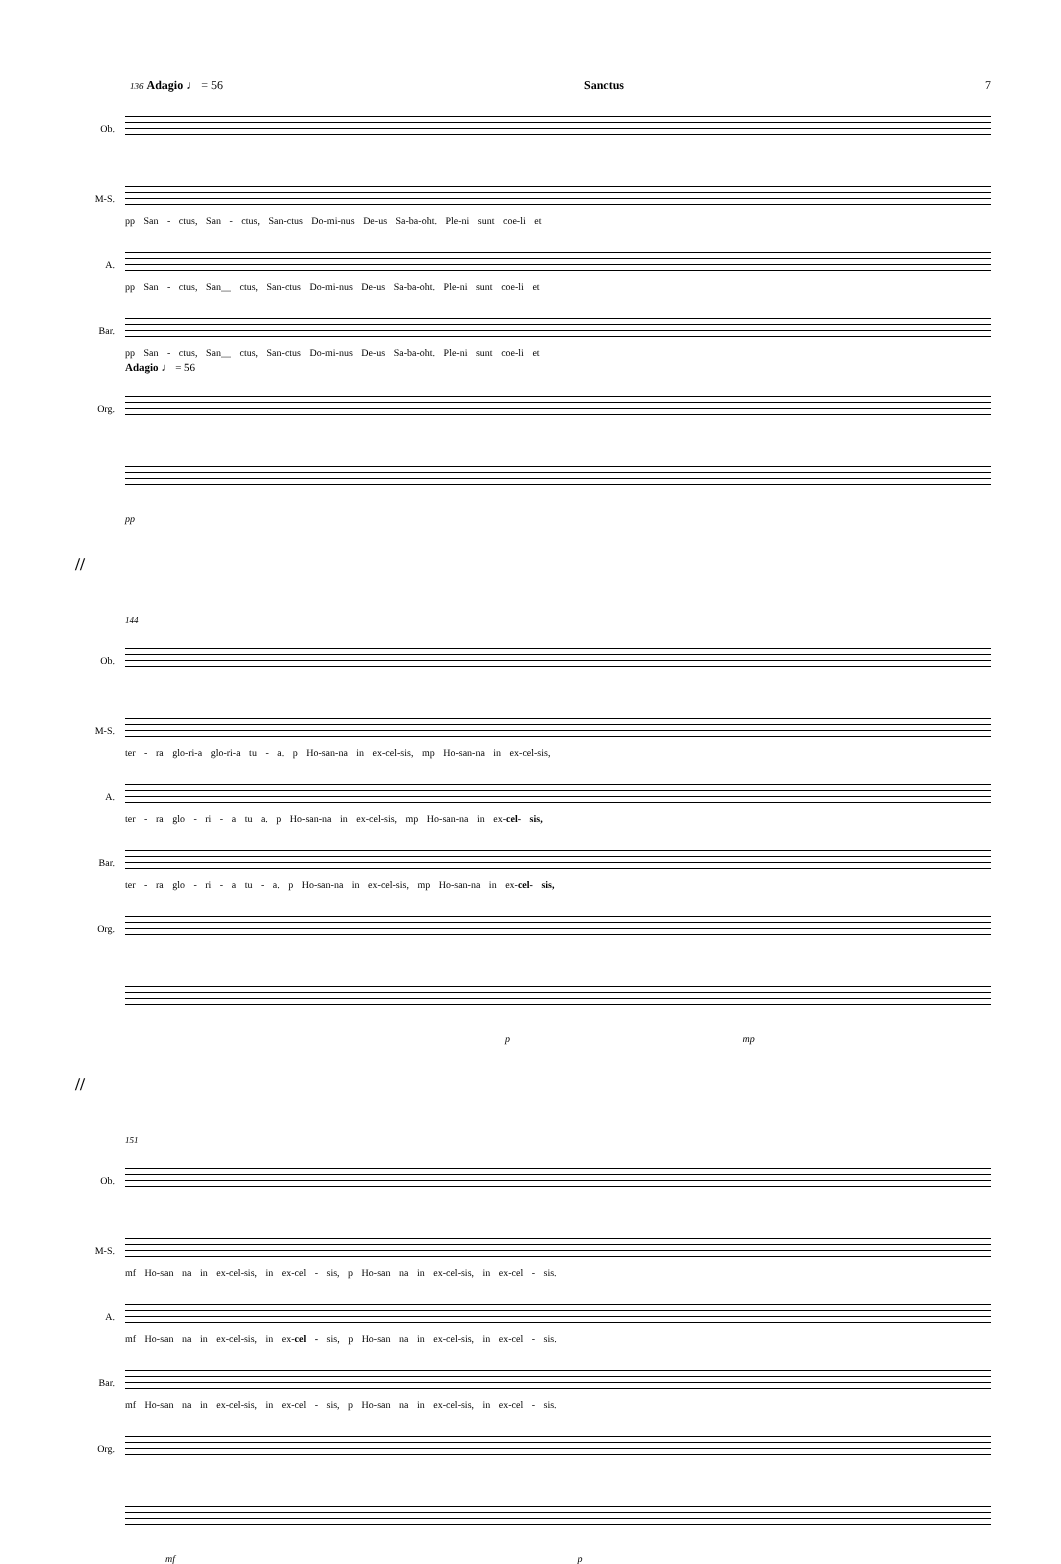136 Adagio ♩ = 56 Sanctus 7
Ob.
M-S.
pp San - ctus, San - ctus, San-ctus Do-mi-nus De-us Sa-ba-oht. Ple-ni sunt coe-li et
A.
pp San - ctus, San__ ctus, San-ctus Do-mi-nus De-us Sa-ba-oht. Ple-ni sunt coe-li et
Bar.
pp San - ctus, San__ ctus, San-ctus Do-mi-nus De-us Sa-ba-oht. Ple-ni sunt coe-li et
Adagio ♩ = 56
Org.
pp
//
144
Ob.
M-S.
ter - ra glo-ri-a glo-ri-a tu - a. p Ho-san-na in ex-cel-sis, mp Ho-san-na in ex-cel-sis,
A.
ter - ra glo - ri - a tu a. p Ho-san-na in ex-cel-sis, mp Ho-san-na in ex-cel- sis,
Bar.
ter - ra glo - ri - a tu - a. p Ho-san-na in ex-cel-sis, mp Ho-san-na in ex-cel- sis,
Org.
p mp
//
151
Ob.
M-S.
mf Ho-san na in ex-cel-sis, in ex-cel - sis, p Ho-san na in ex-cel-sis, in ex-cel - sis.
A.
mf Ho-san na in ex-cel-sis, in ex-cel - sis, p Ho-san na in ex-cel-sis, in ex-cel - sis.
Bar.
mf Ho-san na in ex-cel-sis, in ex-cel - sis, p Ho-san na in ex-cel-sis, in ex-cel - sis.
Org.
mf p